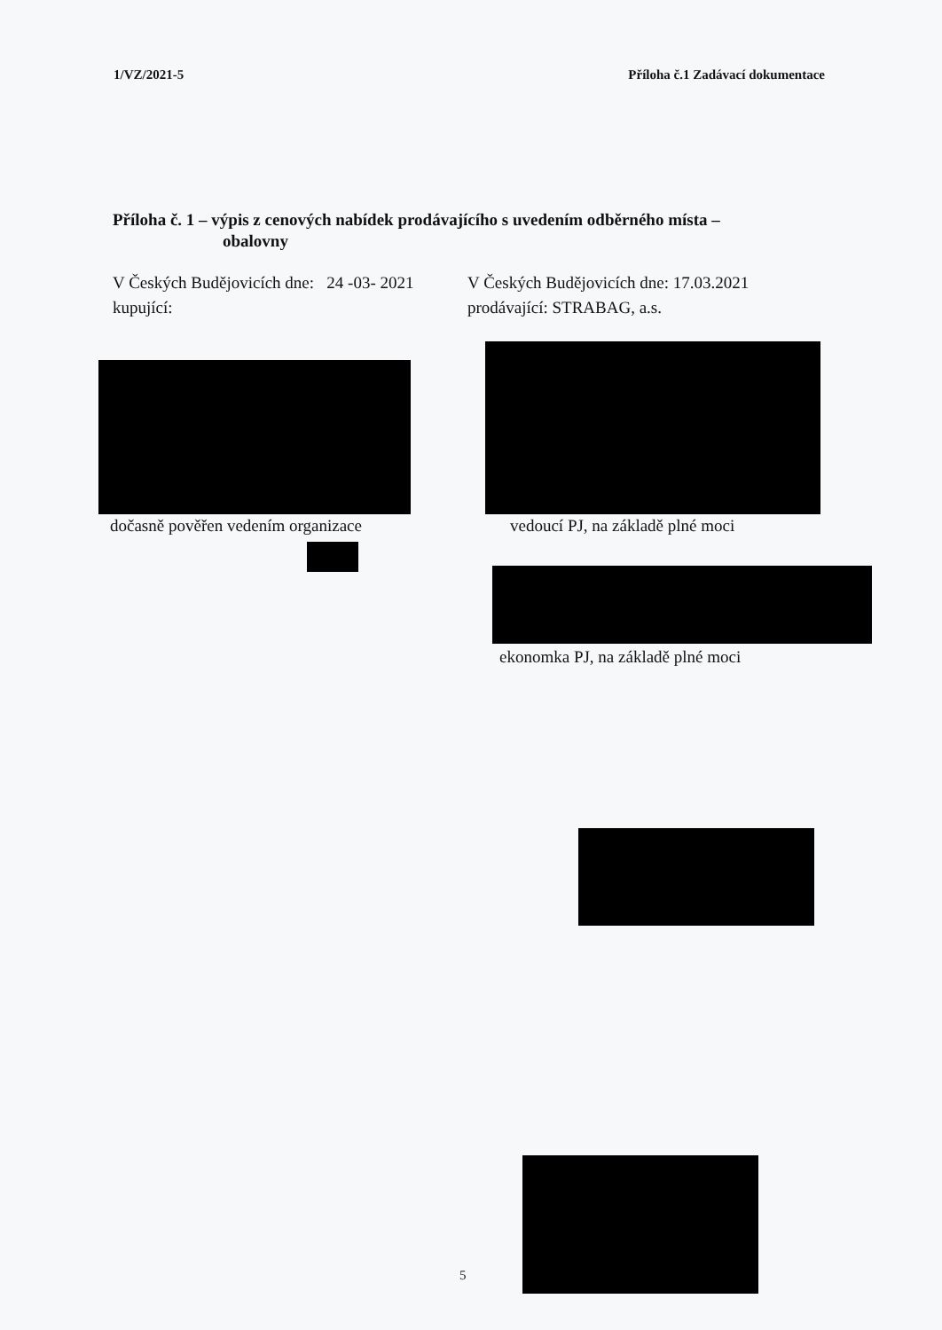1/VZ/2021-5 Příloha č.1 Zadávací dokumentace
Příloha č. 1 – výpis z cenových nabídek prodávajícího s uvedením odběrného místa –
obalovny
V Českých Budějovicích dne: 24 -03- 2021
kupující:
V Českých Budějovicích dne: 17.03.2021
prodávající: STRABAG, a.s.
dočasně pověřen vedením organizace
vedoucí PJ, na základě plné moci
ekonomka PJ, na základě plné moci
5